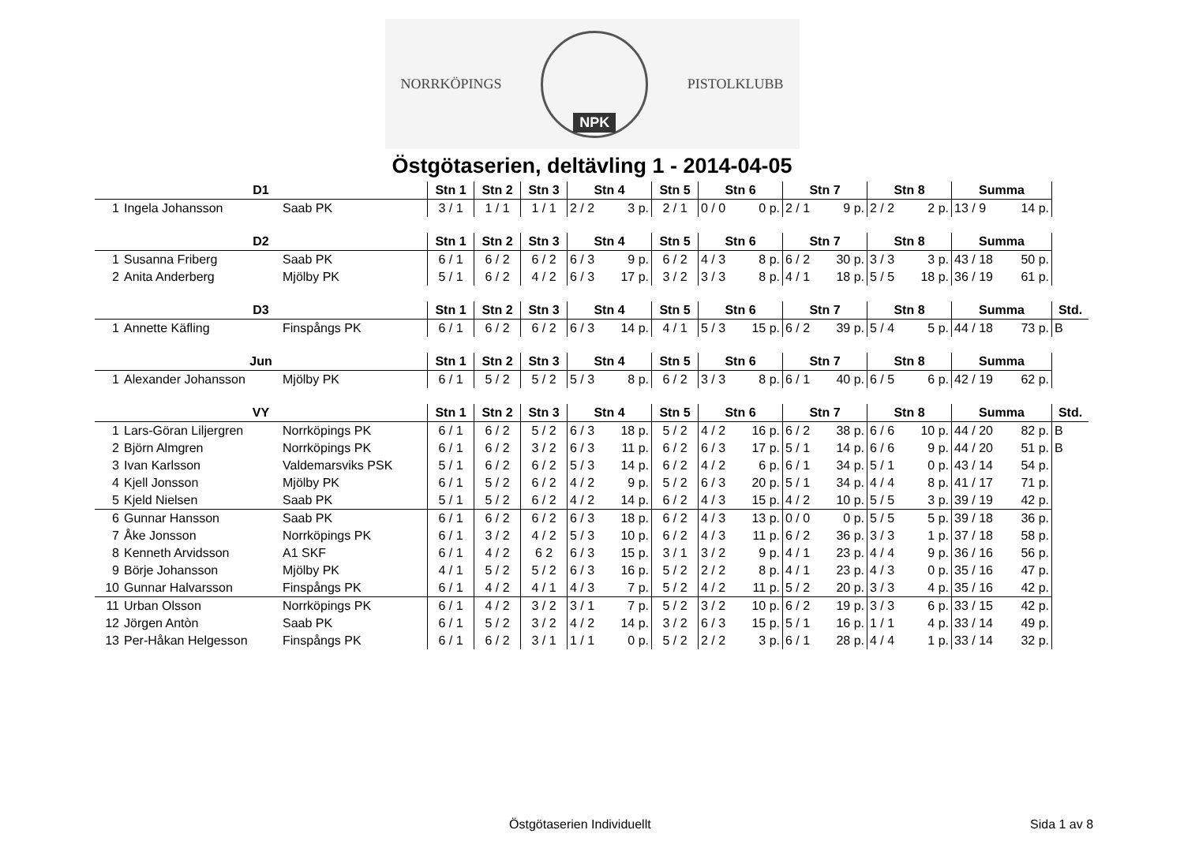NORRKÖPINGS
NPK
PISTOLKLUBB
Östgötaserien, deltävling 1 - 2014-04-05
| D1 | | | Stn 1 | Stn 2 | Stn 3 | Stn 4 | Stn 5 | Stn 6 | Stn 7 | Stn 8 | Summa |
| --- | --- | --- | --- | --- | --- | --- | --- | --- | --- | --- | --- |
| 1 | Ingela Johansson | Saab PK | 3 / 1 | 1 / 1 | 1 / 1 | 2 / 2 3 p. | 2 / 1 | 0 / 0 0 p. | 2 / 1 9 p. | 2 / 2 2 p. | 13 / 9 14 p. |
| D2 | | | Stn 1 | Stn 2 | Stn 3 | Stn 4 | Stn 5 | Stn 6 | Stn 7 | Stn 8 | Summa |
| --- | --- | --- | --- | --- | --- | --- | --- | --- | --- | --- | --- |
| 1 | Susanna Friberg | Saab PK | 6 / 1 | 6 / 2 | 6 / 2 | 6 / 3 9 p. | 6 / 2 | 4 / 3 8 p. | 6 / 2 30 p. | 3 / 3 3 p. | 43 / 18 50 p. |
| 2 | Anita Anderberg | Mjölby PK | 5 / 1 | 6 / 2 | 4 / 2 | 6 / 3 17 p. | 3 / 2 | 3 / 3 8 p. | 4 / 1 18 p. | 5 / 5 18 p. | 36 / 19 61 p. |
| D3 | | | Stn 1 | Stn 2 | Stn 3 | Stn 4 | Stn 5 | Stn 6 | Stn 7 | Stn 8 | Summa | Std. |
| --- | --- | --- | --- | --- | --- | --- | --- | --- | --- | --- | --- | --- |
| 1 | Annette Käfling | Finspångs PK | 6 / 1 | 6 / 2 | 6 / 2 | 6 / 3 14 p. | 4 / 1 | 5 / 3 15 p. | 6 / 2 39 p. | 5 / 4 5 p. | 44 / 18 73 p. | B |
| Jun | | | Stn 1 | Stn 2 | Stn 3 | Stn 4 | Stn 5 | Stn 6 | Stn 7 | Stn 8 | Summa |
| --- | --- | --- | --- | --- | --- | --- | --- | --- | --- | --- | --- |
| 1 | Alexander Johansson | Mjölby PK | 6 / 1 | 5 / 2 | 5 / 2 | 5 / 3 8 p. | 6 / 2 | 3 / 3 8 p. | 6 / 1 40 p. | 6 / 5 6 p. | 42 / 19 62 p. |
| VY | | | Stn 1 | Stn 2 | Stn 3 | Stn 4 | Stn 5 | Stn 6 | Stn 7 | Stn 8 | Summa | Std. |
| --- | --- | --- | --- | --- | --- | --- | --- | --- | --- | --- | --- | --- |
| 1 | Lars-Göran Liljergren | Norrköpings PK | 6 / 1 | 6 / 2 | 5 / 2 | 6 / 3 18 p. | 5 / 2 | 4 / 2 16 p. | 6 / 2 38 p. | 6 / 6 10 p. | 44 / 20 82 p. | B |
| 2 | Björn Almgren | Norrköpings PK | 6 / 1 | 6 / 2 | 3 / 2 | 6 / 3 11 p. | 6 / 2 | 6 / 3 17 p. | 5 / 1 14 p. | 6 / 6 9 p. | 44 / 20 51 p. | B |
| 3 | Ivan Karlsson | Valdemarsviks PSK | 5 / 1 | 6 / 2 | 6 / 2 | 5 / 3 14 p. | 6 / 2 | 4 / 2 6 p. | 6 / 1 34 p. | 5 / 1 0 p. | 43 / 14 54 p. | |
| 4 | Kjell Jonsson | Mjölby PK | 6 / 1 | 5 / 2 | 6 / 2 | 4 / 2 9 p. | 5 / 2 | 6 / 3 20 p. | 5 / 1 34 p. | 4 / 4 8 p. | 41 / 17 71 p. | |
| 5 | Kjeld Nielsen | Saab PK | 5 / 1 | 5 / 2 | 6 / 2 | 4 / 2 14 p. | 6 / 2 | 4 / 3 15 p. | 4 / 2 10 p. | 5 / 5 3 p. | 39 / 19 42 p. | |
| 6 | Gunnar Hansson | Saab PK | 6 / 1 | 6 / 2 | 6 / 2 | 6 / 3 18 p. | 6 / 2 | 4 / 3 13 p. | 0 / 0 0 p. | 5 / 5 5 p. | 39 / 18 36 p. | |
| 7 | Åke Jonsson | Norrköpings PK | 6 / 1 | 3 / 2 | 4 / 2 | 5 / 3 10 p. | 6 / 2 | 4 / 3 11 p. | 6 / 2 36 p. | 3 / 3 1 p. | 37 / 18 58 p. | |
| 8 | Kenneth Arvidsson | A1 SKF | 6 / 1 | 4 / 2 | 6 2 | 6 / 3 15 p. | 3 / 1 | 3 / 2 9 p. | 4 / 1 23 p. | 4 / 4 9 p. | 36 / 16 56 p. | |
| 9 | Börje Johansson | Mjölby PK | 4 / 1 | 5 / 2 | 5 / 2 | 6 / 3 16 p. | 5 / 2 | 2 / 2 8 p. | 4 / 1 23 p. | 4 / 3 0 p. | 35 / 16 47 p. | |
| 10 | Gunnar Halvarsson | Finspångs PK | 6 / 1 | 4 / 2 | 4 / 1 | 4 / 3 7 p. | 5 / 2 | 4 / 2 11 p. | 5 / 2 20 p. | 3 / 3 4 p. | 35 / 16 42 p. | |
| 11 | Urban Olsson | Norrköpings PK | 6 / 1 | 4 / 2 | 3 / 2 | 3 / 1 7 p. | 5 / 2 | 3 / 2 10 p. | 6 / 2 19 p. | 3 / 3 6 p. | 33 / 15 42 p. | |
| 12 | Jörgen Antòn | Saab PK | 6 / 1 | 5 / 2 | 3 / 2 | 4 / 2 14 p. | 3 / 2 | 6 / 3 15 p. | 5 / 1 16 p. | 1 / 1 4 p. | 33 / 14 49 p. | |
| 13 | Per-Håkan Helgesson | Finspångs PK | 6 / 1 | 6 / 2 | 3 / 1 | 1 / 1 0 p. | 5 / 2 | 2 / 2 3 p. | 6 / 1 28 p. | 4 / 4 1 p. | 33 / 14 32 p. | |
Östgötaserien Individuellt Sida 1 av 8